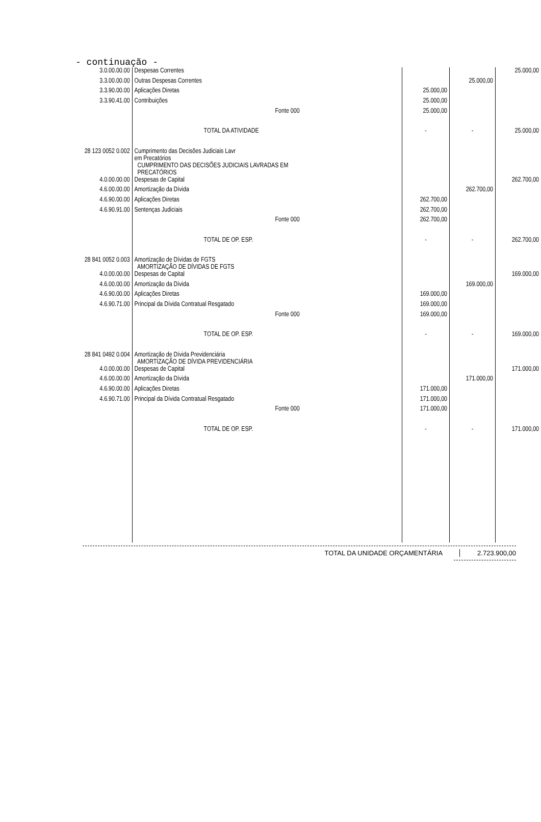- continuação -
| 3.0.00.00.00 | Despesas Correntes | | | 25.000,00 |
| 3.3.00.00.00 | Outras Despesas Correntes | | 25.000,00 | |
| 3.3.90.00.00 | Aplicações Diretas | 25.000,00 | | |
| 3.3.90.41.00 | Contribuições | 25.000,00 | | |
| | Fonte 000 | 25.000,00 | | |
| | TOTAL DA ATIVIDADE | - | - | 25.000,00 |
| 28 123 0052 0.002 | Cumprimento das Decisões Judiciais Lavr em Precatórios CUMPRIMENTO DAS DECISÕES JUDICIAIS LAVRADAS EM PRECATÓRIOS | | | |
| 4.0.00.00.00 | Despesas de Capital | | | 262.700,00 |
| 4.6.00.00.00 | Amortização da Dívida | | 262.700,00 | |
| 4.6.90.00.00 | Aplicações Diretas | 262.700,00 | | |
| 4.6.90.91.00 | Sentenças Judiciais | 262.700,00 | | |
| | Fonte 000 | 262.700,00 | | |
| | TOTAL DE OP. ESP. | - | - | 262.700,00 |
| 28 841 0052 0.003 | Amortização de Dívidas de FGTS AMORTIZAÇÃO DE DÍVIDAS DE FGTS | | | |
| 4.0.00.00.00 | Despesas de Capital | | | 169.000,00 |
| 4.6.00.00.00 | Amortização da Dívida | | 169.000,00 | |
| 4.6.90.00.00 | Aplicações Diretas | 169.000,00 | | |
| 4.6.90.71.00 | Principal da Dívida Contratual Resgatado | 169.000,00 | | |
| | Fonte 000 | 169.000,00 | | |
| | TOTAL DE OP. ESP. | - | - | 169.000,00 |
| 28 841 0492 0.004 | Amortização de Dívida Previdenciária AMORTIZAÇÃO DE DÍVIDA PREVIDENCIÁRIA | | | |
| 4.0.00.00.00 | Despesas de Capital | | | 171.000,00 |
| 4.6.00.00.00 | Amortização da Dívida | | 171.000,00 | |
| 4.6.90.00.00 | Aplicações Diretas | 171.000,00 | | |
| 4.6.90.71.00 | Principal da Dívida Contratual Resgatado | 171.000,00 | | |
| | Fonte 000 | 171.000,00 | | |
| | TOTAL DE OP. ESP. | - | - | 171.000,00 |
TOTAL DA UNIDADE ORÇAMENTÁRIA 2.723.900,00